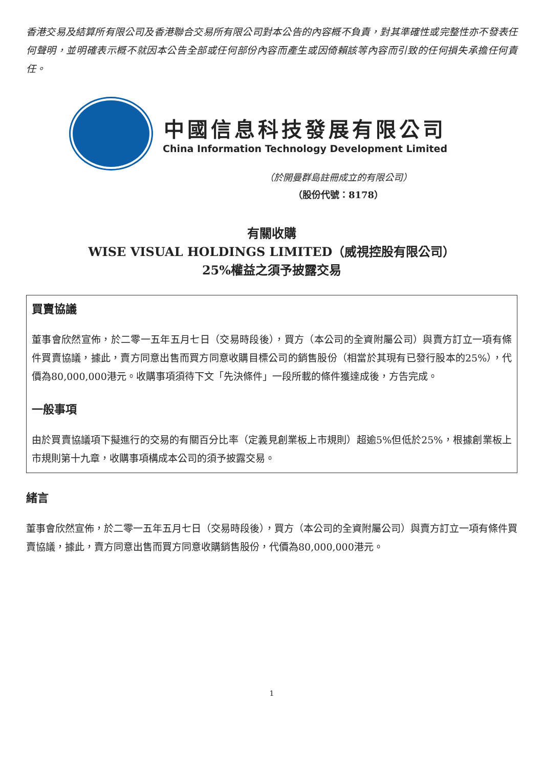香港交易及結算所有限公司及香港聯合交易所有限公司對本公告的內容概不負責，對其準確性或完整性亦不發表任何聲明，並明確表示概不就因本公告全部或任何部份內容而產生或因倚賴該等內容而引致的任何損失承擔任何責任。
中國信息科技發展有限公司
China Information Technology Development Limited
（於開曼群島註冊成立的有限公司）
（股份代號：8178）
有關收購
WISE VISUAL HOLDINGS LIMITED（威視控股有限公司）
25%權益之須予披露交易
買賣協議
董事會欣然宣佈，於二零一五年五月七日（交易時段後），買方（本公司的全資附屬公司）與賣方訂立一項有條件買賣協議，據此，賣方同意出售而買方同意收購目標公司的銷售股份（相當於其現有已發行股本的25%），代價為80,000,000港元。收購事項須待下文「先決條件」一段所載的條件獲達成後，方告完成。
一般事項
由於買賣協議項下擬進行的交易的有關百分比率（定義見創業板上市規則）超逾5%但低於25%，根據創業板上市規則第十九章，收購事項構成本公司的須予披露交易。
緒言
董事會欣然宣佈，於二零一五年五月七日（交易時段後），買方（本公司的全資附屬公司）與賣方訂立一項有條件買賣協議，據此，賣方同意出售而買方同意收購銷售股份，代價為80,000,000港元。
1